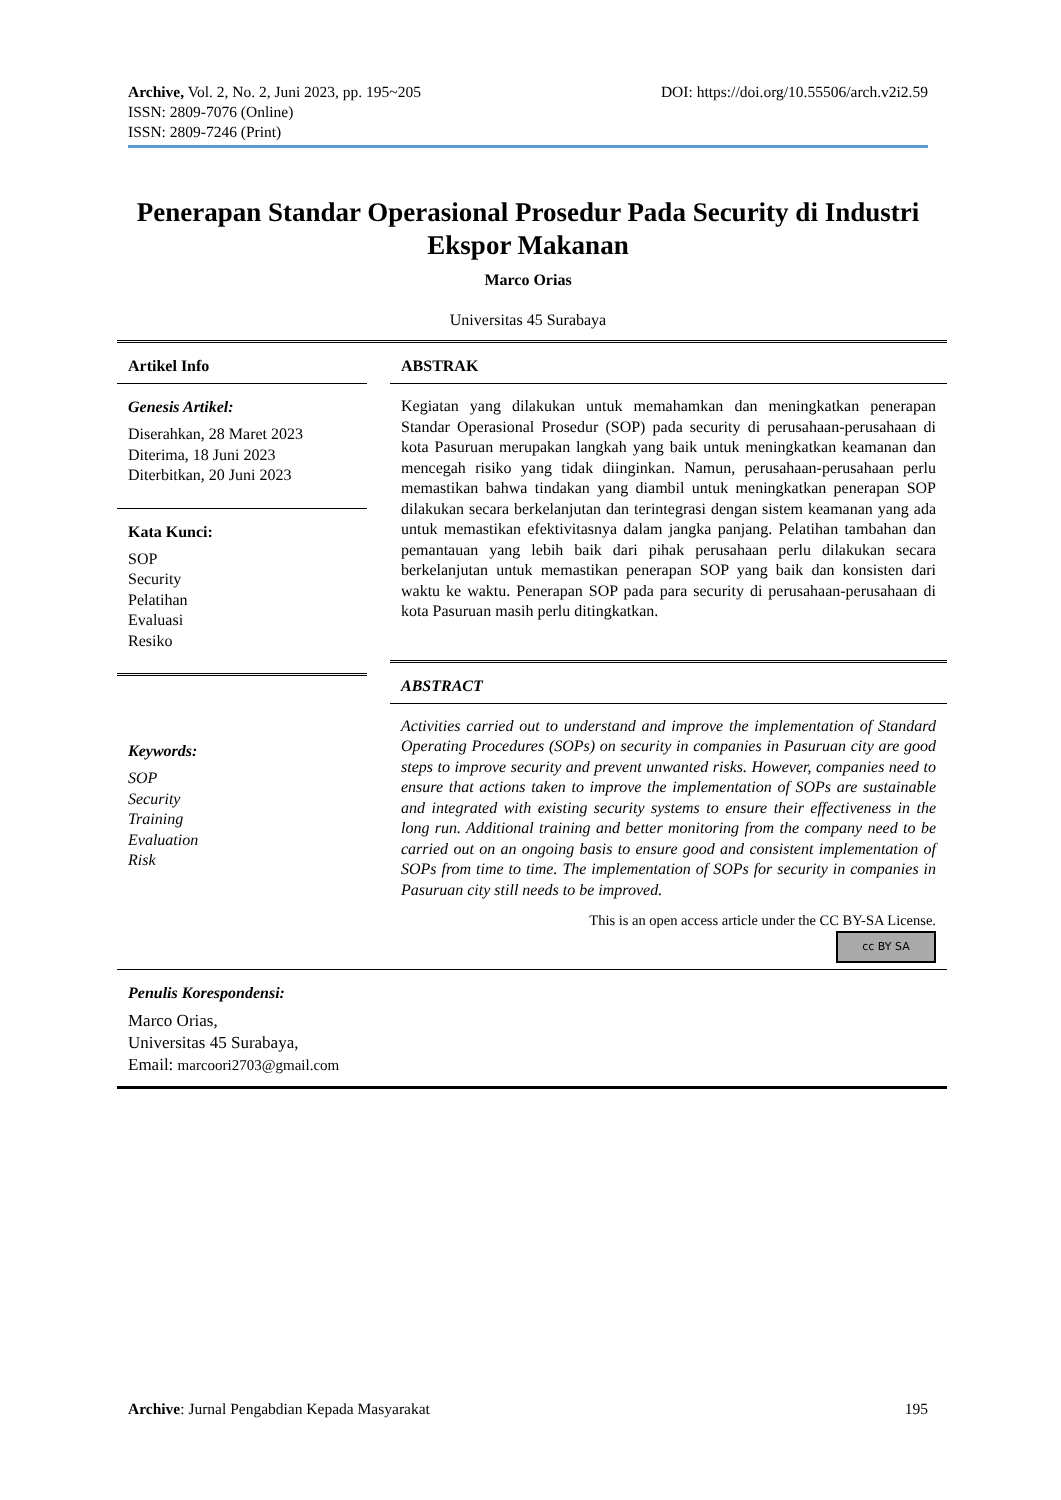Archive, Vol. 2, No. 2, Juni 2023, pp. 195~205 DOI: https://doi.org/10.55506/arch.v2i2.59
ISSN: 2809-7076 (Online)
ISSN: 2809-7246 (Print)
Penerapan Standar Operasional Prosedur Pada Security di Industri Ekspor Makanan
Marco Orias
Universitas 45 Surabaya
Artikel Info
Genesis Artikel:
Diserahkan, 28 Maret 2023
Diterima, 18 Juni 2023
Diterbitkan, 20 Juni 2023
Kata Kunci:
SOP
Security
Pelatihan
Evaluasi
Resiko
Keywords:
SOP
Security
Training
Evaluation
Risk
ABSTRAK
Kegiatan yang dilakukan untuk memahamkan dan meningkatkan penerapan Standar Operasional Prosedur (SOP) pada security di perusahaan-perusahaan di kota Pasuruan merupakan langkah yang baik untuk meningkatkan keamanan dan mencegah risiko yang tidak diinginkan. Namun, perusahaan-perusahaan perlu memastikan bahwa tindakan yang diambil untuk meningkatkan penerapan SOP dilakukan secara berkelanjutan dan terintegrasi dengan sistem keamanan yang ada untuk memastikan efektivitasnya dalam jangka panjang. Pelatihan tambahan dan pemantauan yang lebih baik dari pihak perusahaan perlu dilakukan secara berkelanjutan untuk memastikan penerapan SOP yang baik dan konsisten dari waktu ke waktu. Penerapan SOP pada para security di perusahaan-perusahaan di kota Pasuruan masih perlu ditingkatkan.
ABSTRACT
Activities carried out to understand and improve the implementation of Standard Operating Procedures (SOPs) on security in companies in Pasuruan city are good steps to improve security and prevent unwanted risks. However, companies need to ensure that actions taken to improve the implementation of SOPs are sustainable and integrated with existing security systems to ensure their effectiveness in the long run. Additional training and better monitoring from the company need to be carried out on an ongoing basis to ensure good and consistent implementation of SOPs from time to time. The implementation of SOPs for security in companies in Pasuruan city still needs to be improved.
This is an open access article under the CC BY-SA License.
cc BY SA
Penulis Korespondensi:
Marco Orias,
Universitas 45 Surabaya,
Email: marcoori2703@gmail.com
Archive: Jurnal Pengabdian Kepada Masyarakat 195